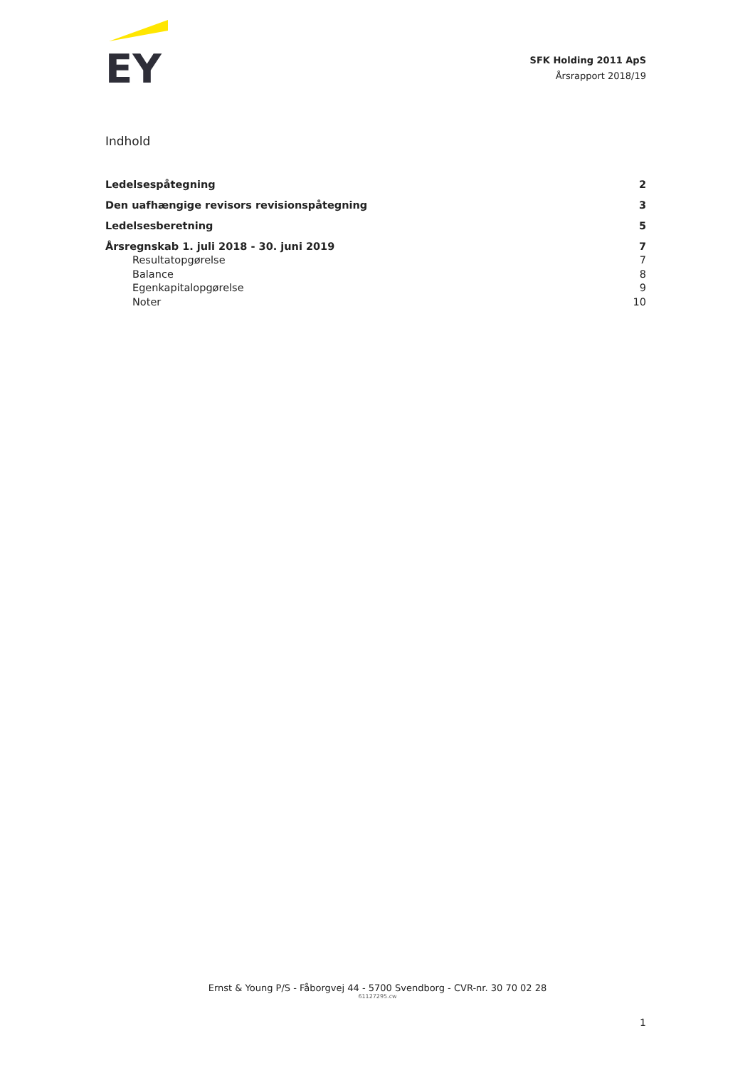EY
SFK Holding 2011 ApS
Årsrapport 2018/19
Indhold
Ledelsespåtegning 2
Den uafhængige revisors revisionspåtegning 3
Ledelsesberetning 5
Årsregnskab 1. juli 2018 - 30. juni 2019 7
Resultatopgørelse 7
Balance 8
Egenkapitalopgørelse 9
Noter 10
Ernst & Young P/S - Fåborgvej 44 - 5700 Svendborg - CVR-nr. 30 70 02 28
61127295.cw
1